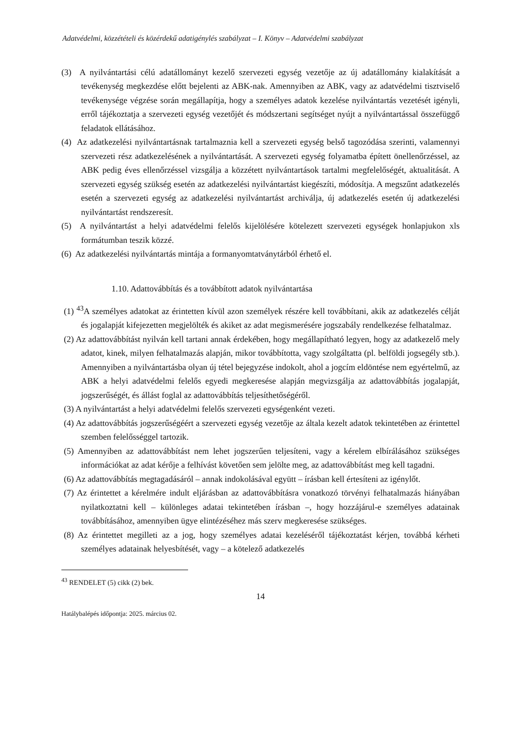Adatvédelmi, közzétételi és közérdekű adatigénylés szabályzat – I. Könyv – Adatvédelmi szabályzat
(3) A nyilvántartási célú adatállományt kezelő szervezeti egység vezetője az új adatállomány kialakítását a tevékenység megkezdése előtt bejelenti az ABK-nak. Amennyiben az ABK, vagy az adatvédelmi tisztviselő tevékenysége végzése során megállapítja, hogy a személyes adatok kezelése nyilvántartás vezetését igényli, erről tájékoztatja a szervezeti egység vezetőjét és módszertani segítséget nyújt a nyilvántartással összefüggő feladatok ellátásához.
(4) Az adatkezelési nyilvántartásnak tartalmaznia kell a szervezeti egység belső tagozódása szerinti, valamennyi szervezeti rész adatkezelésének a nyilvántartását. A szervezeti egység folyamatba épített önellenőrzéssel, az ABK pedig éves ellenőrzéssel vizsgálja a közzétett nyilvántartások tartalmi megfelelőségét, aktualitását. A szervezeti egység szükség esetén az adatkezelési nyilvántartást kiegészíti, módosítja. A megszűnt adatkezelés esetén a szervezeti egység az adatkezelési nyilvántartást archiválja, új adatkezelés esetén új adatkezelési nyilvántartást rendszeresít.
(5) A nyilvántartást a helyi adatvédelmi felelős kijelölésére kötelezett szervezeti egységek honlapjukon xls formátumban teszik közzé.
(6) Az adatkezelési nyilvántartás mintája a formanyomtatványtárból érhető el.
1.10. Adattovábbítás és a továbbított adatok nyilvántartása
(1) <sup>43</sup>A személyes adatokat az érintetten kívül azon személyek részére kell továbbítani, akik az adatkezelés célját és jogalapját kifejezetten megjelölték és akiket az adat megismerésére jogszabály rendelkezése felhatalmaz.
(2) Az adattovábbítást nyilván kell tartani annak érdekében, hogy megállapítható legyen, hogy az adatkezelő mely adatot, kinek, milyen felhatalmazás alapján, mikor továbbította, vagy szolgáltatta (pl. belföldi jogsegély stb.). Amennyiben a nyilvántartásba olyan új tétel bejegyzése indokolt, ahol a jogcím eldöntése nem egyértelmű, az ABK a helyi adatvédelmi felelős egyedi megkeresése alapján megvizsgálja az adattovábbítás jogalapját, jogszerűségét, és állást foglal az adattovábbítás teljesíthetőségéről.
(3) A nyilvántartást a helyi adatvédelmi felelős szervezeti egységenként vezeti.
(4) Az adattovábbítás jogszerűségéért a szervezeti egység vezetője az általa kezelt adatok tekintetében az érintettel szemben felelősséggel tartozik.
(5) Amennyiben az adattovábbítást nem lehet jogszerűen teljesíteni, vagy a kérelem elbírálásához szükséges információkat az adat kérője a felhívást követően sem jelölte meg, az adattovábbítást meg kell tagadni.
(6) Az adattovábbítás megtagadásáról – annak indokolásával együtt – írásban kell értesíteni az igénylőt.
(7) Az érintettet a kérelmére indult eljárásban az adattovábbításra vonatkozó törvényi felhatalmazás hiányában nyilatkoztatni kell – különleges adatai tekintetében írásban –, hogy hozzájárul-e személyes adatainak továbbításához, amennyiben ügye elintézéséhez más szerv megkeresése szükséges.
(8) Az érintettet megilleti az a jog, hogy személyes adatai kezeléséről tájékoztatást kérjen, továbbá kérheti személyes adatainak helyesbítését, vagy – a kötelező adatkezelés
<sup>43</sup> RENDELET (5) cikk (2) bek.
14
Hatálybalépés időpontja: 2025. március 02.